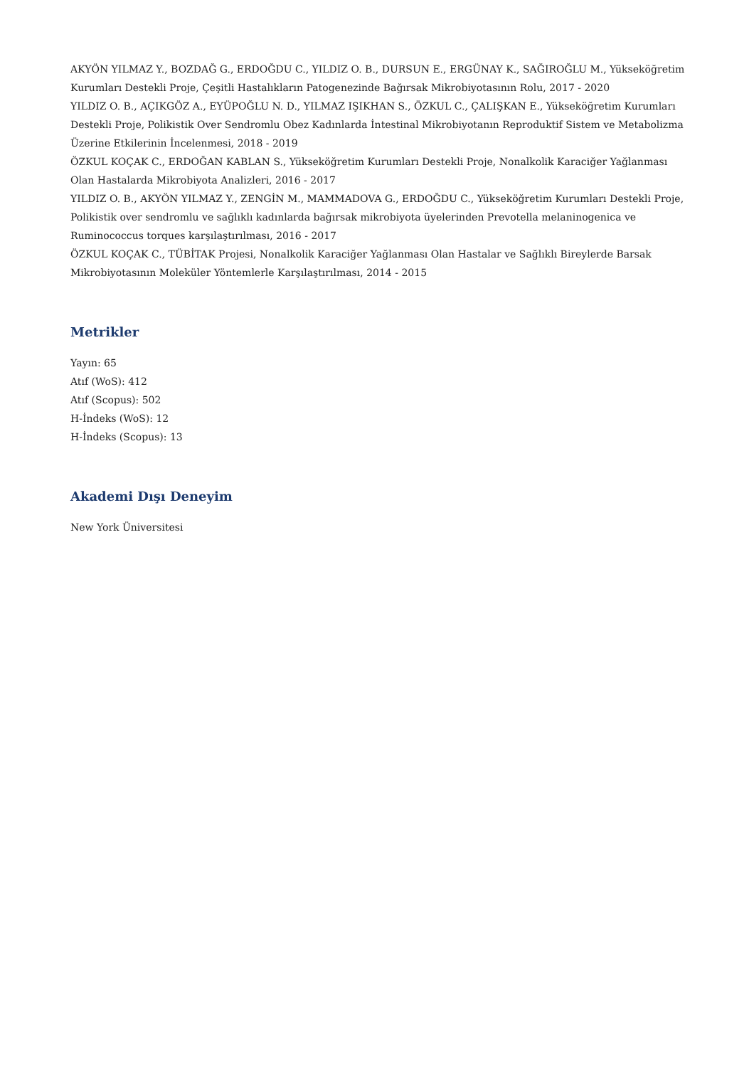AKYÖN YILMAZ Y., BOZDAĞ G., ERDOĞDU C., YILDIZ O. B., DURSUN E., ERGÜNAY K., SAĞIROĞLU M., Yükseköğretim Kurumları Destekli Proje, Çeşitli Hastalıkların Patogenezinde Bağırsak Mikrobiyotasının Rolu, 2017 - 2020
YILDIZ O. B., AÇIKGÖZ A., EYÜPOĞLU N. D., YILMAZ IŞIKHAN S., ÖZKUL C., ÇALIŞKAN E., Yükseköğretim Kurumları Destekli Proje, Polikistik Over Sendromlu Obez Kadınlarda İntestinal Mikrobiyotanın Reproduktif Sistem ve Metabolizma Üzerine Etkilerinin İncelenmesi, 2018 - 2019
ÖZKUL KOÇAK C., ERDOĞAN KABLAN S., Yükseköğretim Kurumları Destekli Proje, Nonalkolik Karaciğer Yağlanması Olan Hastalarda Mikrobiyota Analizleri, 2016 - 2017
YILDIZ O. B., AKYÖN YILMAZ Y., ZENGİN M., MAMMADOVA G., ERDOĞDU C., Yükseköğretim Kurumları Destekli Proje, Polikistik over sendromlu ve sağlıklı kadınlarda bağırsak mikrobiyota üyelerinden Prevotella melaninogenica ve Ruminococcus torques karşılaştırılması, 2016 - 2017
ÖZKUL KOÇAK C., TÜBİTAK Projesi, Nonalkolik Karaciğer Yağlanması Olan Hastalar ve Sağlıklı Bireylerde Barsak Mikrobiyotasının Moleküler Yöntemlerle Karşılaştırılması, 2014 - 2015
Metrikler
Yayın: 65
Atıf (WoS): 412
Atıf (Scopus): 502
H-İndeks (WoS): 12
H-İndeks (Scopus): 13
Akademi Dışı Deneyim
New York Üniversitesi